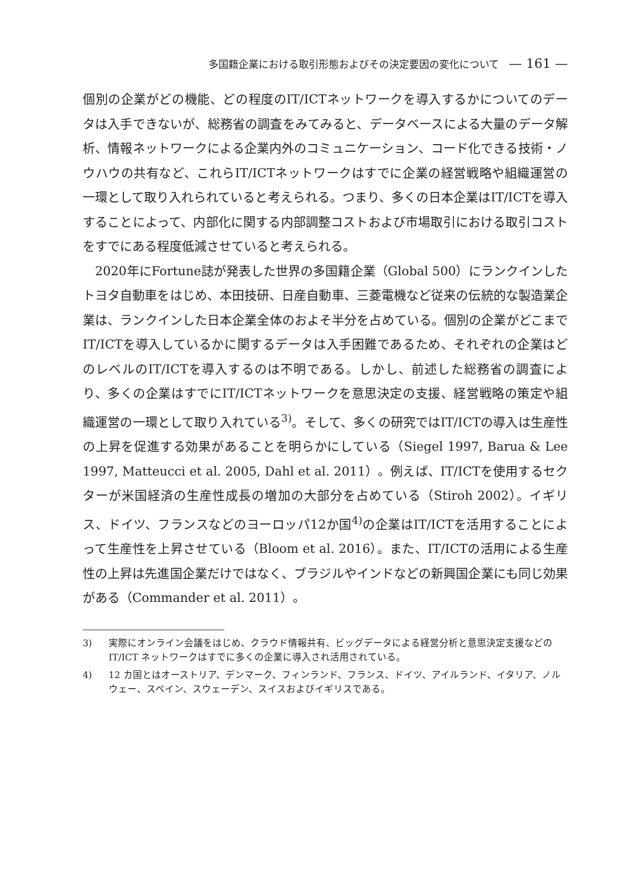多国籍企業における取引形態およびその決定要因の変化について — 161 —
個別の企業がどの機能、どの程度のIT/ICTネットワークを導入するかについてのデータは入手できないが、総務省の調査をみてみると、データベースによる大量のデータ解析、情報ネットワークによる企業内外のコミュニケーション、コード化できる技術・ノウハウの共有など、これらIT/ICTネットワークはすでに企業の経営戦略や組織運営の一環として取り入れられていると考えられる。つまり、多くの日本企業はIT/ICTを導入することによって、内部化に関する内部調整コストおよび市場取引における取引コストをすでにある程度低減させていると考えられる。
2020年にFortune誌が発表した世界の多国籍企業（Global 500）にランクインしたトヨタ自動車をはじめ、本田技研、日産自動車、三菱電機など従来の伝統的な製造業企業は、ランクインした日本企業全体のおよそ半分を占めている。個別の企業がどこまでIT/ICTを導入しているかに関するデータは入手困難であるため、それぞれの企業はどのレベルのIT/ICTを導入するのは不明である。しかし、前述した総務省の調査により、多くの企業はすでにIT/ICTネットワークを意思決定の支援、経営戦略の策定や組織運営の一環として取り入れている<sup>3)</sup>。そして、多くの研究ではIT/ICTの導入は生産性の上昇を促進する効果があることを明らかにしている（Siegel 1997, Barua & Lee 1997, Matteucci et al. 2005, Dahl et al. 2011）。例えば、IT/ICTを使用するセクターが米国経済の生産性成長の増加の大部分を占めている（Stiroh 2002）。イギリス、ドイツ、フランスなどのヨーロッパ12か国<sup>4)</sup>の企業はIT/ICTを活用することによって生産性を上昇させている（Bloom et al. 2016）。また、IT/ICTの活用による生産性の上昇は先進国企業だけではなく、ブラジルやインドなどの新興国企業にも同じ効果がある（Commander et al. 2011）。
3) 実際にオンライン会議をはじめ、クラウド情報共有、ビッグデータによる経営分析と意思決定支援などの IT/ICT ネットワークはすでに多くの企業に導入され活用されている。
4) 12 カ国とはオーストリア、デンマーク、フィンランド、フランス、ドイツ、アイルランド、イタリア、ノルウェー、スペイン、スウェーデン、スイスおよびイギリスである。